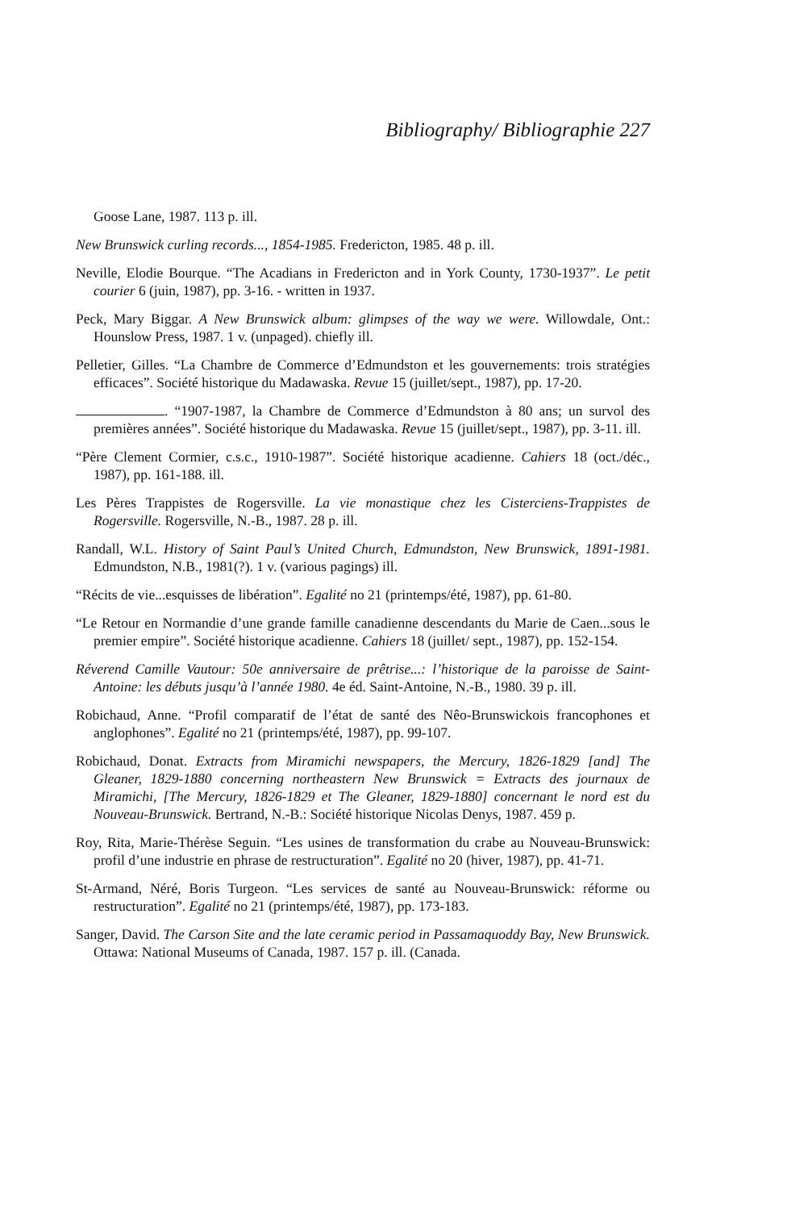Bibliography/ Bibliographie 227
Goose Lane, 1987. 113 p. ill.
New Brunswick curling records..., 1854-1985. Fredericton, 1985. 48 p. ill.
Neville, Elodie Bourque. “The Acadians in Fredericton and in York County, 1730-1937”. Le petit courier 6 (juin, 1987), pp. 3-16. - written in 1937.
Peck, Mary Biggar. A New Brunswick album: glimpses of the way we were. Willowdale, Ont.: Hounslow Press, 1987. 1 v. (unpaged). chiefly ill.
Pelletier, Gilles. “La Chambre de Commerce d’Edmundston et les gouvernements: trois stratégies efficaces”. Société historique du Madawaska. Revue 15 (juillet/sept., 1987), pp. 17-20.
. “1907-1987, la Chambre de Commerce d’Edmundston à 80 ans; un survol des premières années”. Société historique du Madawaska. Revue 15 (juillet/sept., 1987), pp. 3-11. ill.
“Père Clement Cormier, c.s.c., 1910-1987”. Société historique acadienne. Cahiers 18 (oct./déc., 1987), pp. 161-188. ill.
Les Pères Trappistes de Rogersville. La vie monastique chez les Cisterciens-Trappistes de Rogersville. Rogersville, N.-B., 1987. 28 p. ill.
Randall, W.L. History of Saint Paul’s United Church, Edmundston, New Brunswick, 1891-1981. Edmundston, N.B., 1981(?). 1 v. (various pagings) ill.
“Récits de vie...esquisses de libération”. Egalité no 21 (printemps/été, 1987), pp. 61-80.
“Le Retour en Normandie d’une grande famille canadienne descendants du Marie de Caen...sous le premier empire”. Société historique acadienne. Cahiers 18 (juillet/ sept., 1987), pp. 152-154.
Réverend Camille Vautour: 50e anniversaire de prêtrise...: l’historique de la paroisse de Saint-Antoine: les débuts jusqu’à l’année 1980. 4e éd. Saint-Antoine, N.-B., 1980. 39 p. ill.
Robichaud, Anne. “Profil comparatif de l’état de santé des Nêo-Brunswickois francophones et anglophones”. Egalité no 21 (printemps/été, 1987), pp. 99-107.
Robichaud, Donat. Extracts from Miramichi newspapers, the Mercury, 1826-1829 [and] The Gleaner, 1829-1880 concerning northeastern New Brunswick = Extracts des journaux de Miramichi, [The Mercury, 1826-1829 et The Gleaner, 1829-1880] concernant le nord est du Nouveau-Brunswick. Bertrand, N.-B.: Société historique Nicolas Denys, 1987. 459 p.
Roy, Rita, Marie-Thérèse Seguin. “Les usines de transformation du crabe au Nouveau-Brunswick: profil d’une industrie en phrase de restructuration”. Egalité no 20 (hiver, 1987), pp. 41-71.
St-Armand, Néré, Boris Turgeon. “Les services de santé au Nouveau-Brunswick: réforme ou restructuration”. Egalité no 21 (printemps/été, 1987), pp. 173-183.
Sanger, David. The Carson Site and the late ceramic period in Passamaquoddy Bay, New Brunswick. Ottawa: National Museums of Canada, 1987. 157 p. ill. (Canada.